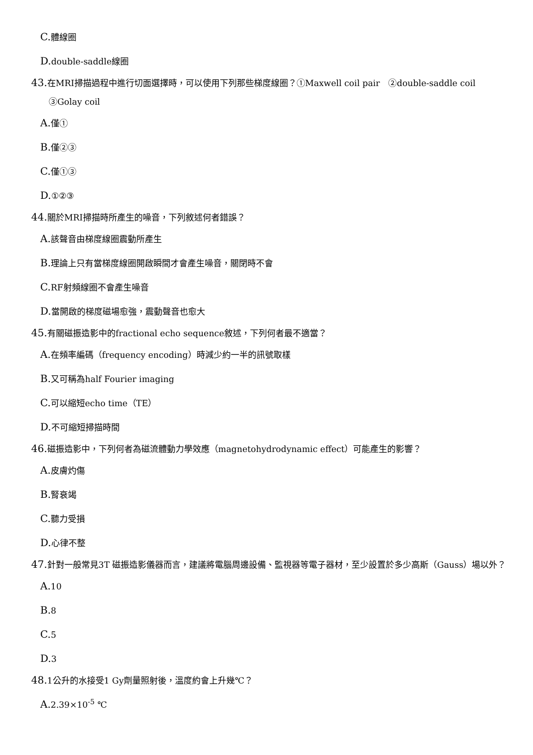C. 體線圈
D. double-saddle線圈
43. 在MRI掃描過程中進行切面選擇時，可以使用下列那些梯度線圈？①Maxwell coil pair　②double-saddle coil　③Golay coil
A. 僅①
B. 僅②③
C. 僅①③
D. ①②③
44. 關於MRI掃描時所產生的噪音，下列敘述何者錯誤？
A. 該聲音由梯度線圈震動所產生
B. 理論上只有當梯度線圈開啟瞬間才會產生噪音，關閉時不會
C. RF射頻線圈不會產生噪音
D. 當開啟的梯度磁場愈強，震動聲音也愈大
45. 有關磁振造影中的fractional echo sequence敘述，下列何者最不適當？
A. 在頻率編碼（frequency encoding）時減少約一半的訊號取樣
B. 又可稱為half Fourier imaging
C. 可以縮短echo time（TE）
D. 不可縮短掃描時間
46. 磁振造影中，下列何者為磁流體動力學效應（magnetohydrodynamic effect）可能產生的影響？
A. 皮膚灼傷
B. 腎衰竭
C. 聽力受損
D. 心律不整
47. 針對一般常見3T 磁振造影儀器而言，建議將電腦周邊設備、監視器等電子器材，至少設置於多少高斯（Gauss）場以外？
A. 10
B. 8
C. 5
D. 3
48. 1公升的水接受1 Gy劑量照射後，溫度約會上升幾℃？
A. 2.39×10<sup>-5</sup> ℃